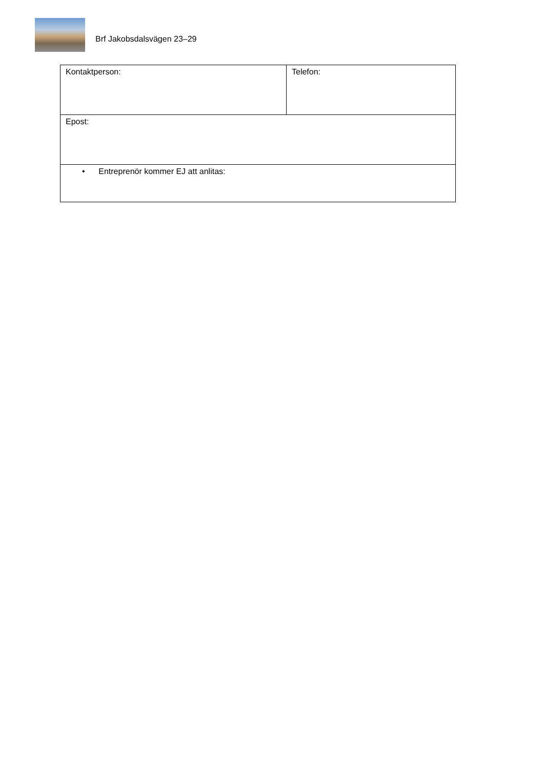Brf Jakobsdalsvägen 23–29
| Kontaktperson: | Telefon: |
| Epost: | |
| • Entreprenör kommer EJ att anlitas: | |